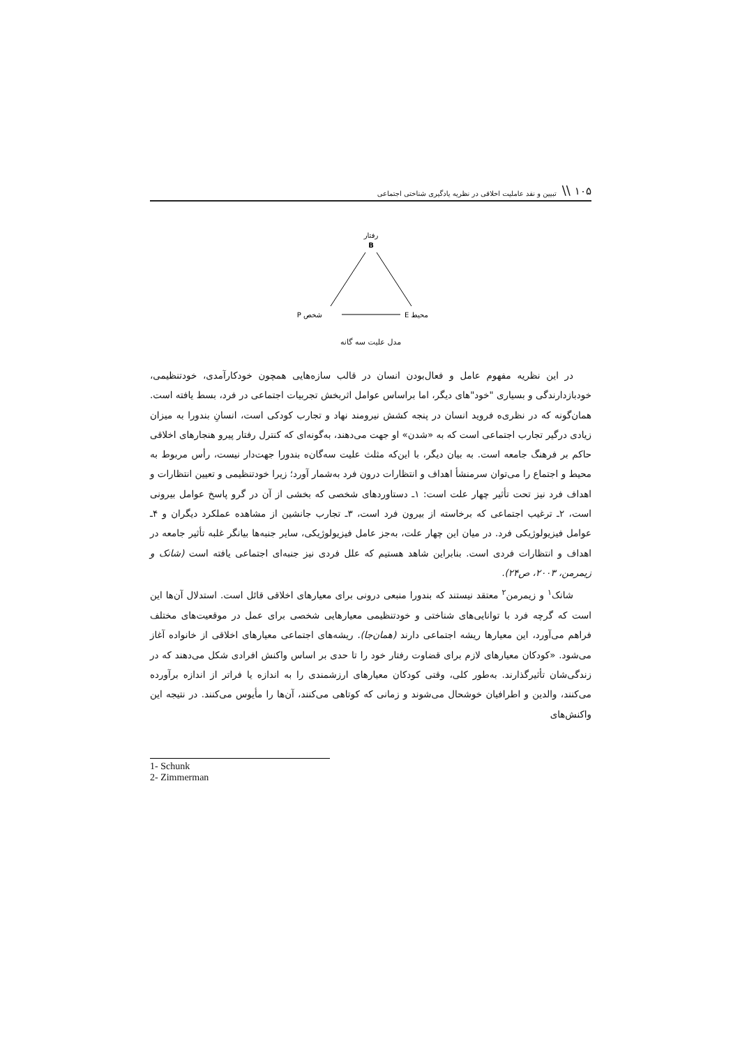۱۰۵ \\ تبیین و نقد عاملیت اخلاقی در نظریه یادگیری شناختی اجتماعی
رفتار
B
P شخص
E محیط
مدل علیت سه گانه
در این نظریه مفهوم عامل و فعال‌بودن انسان در قالب سازه‌هایی همچون خودکارآمدی، خودتنظیمی، خودبازدارندگی و بسیاری "خود"های دیگر، اما براساس عوامل اثربخش تجربیات اجتماعی در فرد، بسط یافته است. همان‌گونه که در نظری‌ه فروید انسان در پنجه کشش نیرومند نهاد و تجارب کودکی است، انسانِ بندورا به میزان زیادی درگیر تجارب اجتماعی است که به «شدن» او جهت می‌دهند، به‌گونه‌ای که کنترل رفتار پیرو هنجارهای اخلاقی حاکم بر فرهنگ جامعه است. به بیان دیگر، با این‌که مثلث علیت سه‌گان‌ه بندورا جهت‌دار نیست، رأس مربوط به محیط و اجتماع را می‌توان سرمنشأ اهداف و انتظارات درون فرد به‌شمار آورد؛ زیرا خودتنظیمی و تعیین انتظارات و اهداف فرد نیز تحت تأثیر چهار علت است: ۱ـ دستاوردهای شخصی که بخشی از آن در گرو پاسخ عوامل بیرونی است، ۲ـ ترغیب اجتماعی که برخاسته از بیرون فرد است، ۳ـ تجارب جانشین از مشاهده عملکرد دیگران و ۴ـ عوامل فیزیولوژیکی فرد. در میان این چهار علت، به‌جز عامل فیزیولوژیکی، سایر جنبه‌ها بیانگر غلبه تأثیر جامعه در اهداف و انتظارات فردی است. بنابراین شاهد هستیم که علل فردی نیز جنبه‌ای اجتماعی یافته است (شانک و زیمرمن، ۲۰۰۳، ص۲۴).
شانک<sup>۱</sup> و زیمرمن<sup>۲</sup> معتقد نیستند که بندورا منبعی درونی برای معیارهای اخلاقی قائل است. استدلال آن‌ها این است که گرچه فرد با توانایی‌های شناختی و خودتنظیمی معیارهایی شخصی برای عمل در موقعیت‌های مختلف فراهم می‌آورد، این معیارها ریشه اجتماعی دارند (همان‌جا). ریشه‌های اجتماعی معیارهای اخلاقی از خانواده آغاز می‌شود. «کودکان معیارهای لازم برای قضاوت رفتار خود را تا حدی بر اساس واکنش افرادی شکل می‌دهند که در زندگی‌شان تأثیرگذارند. به‌طور کلی، وقتی کودکان معیارهای ارزشمندی را به اندازه یا فراتر از اندازه برآورده می‌کنند، والدین و اطرافیان خوشحال می‌شوند و زمانی که کوتاهی می‌کنند، آن‌ها را مأیوس می‌کنند. در نتیجه این واکنش‌های
1- Schunk
2- Zimmerman